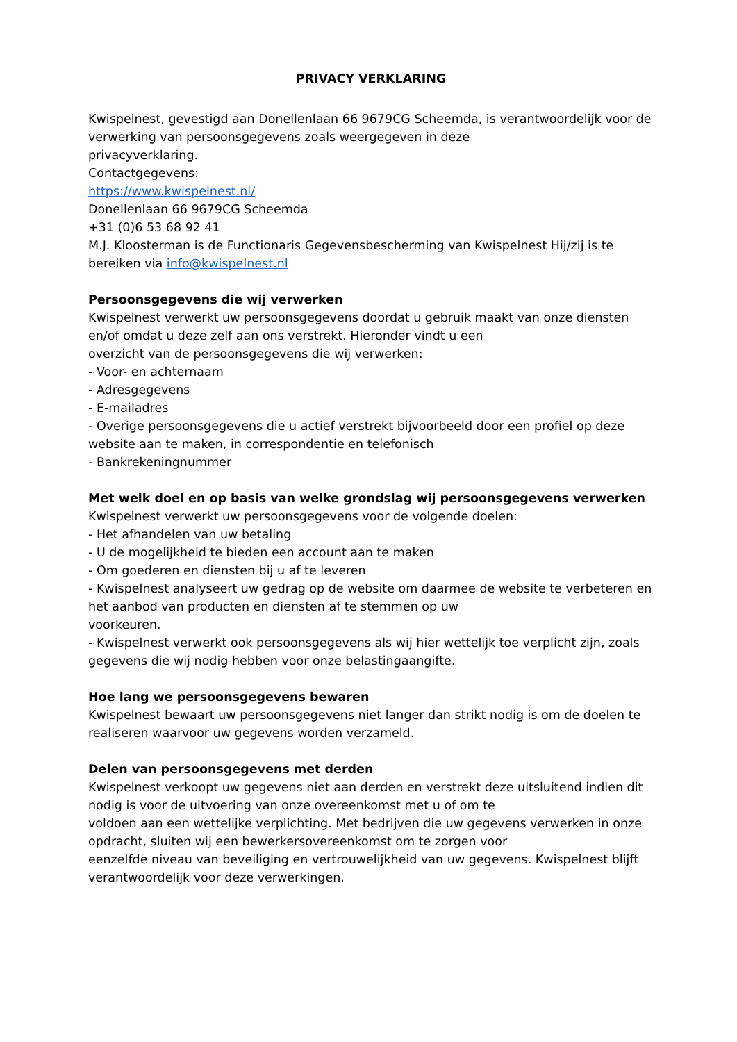PRIVACY VERKLARING
Kwispelnest, gevestigd aan Donellenlaan 66 9679CG Scheemda, is verantwoordelijk voor de verwerking van persoonsgegevens zoals weergegeven in deze
privacyverklaring.
Contactgegevens:
https://www.kwispelnest.nl/
Donellenlaan 66 9679CG Scheemda
+31 (0)6 53 68 92 41
M.J. Kloosterman is de Functionaris Gegevensbescherming van Kwispelnest Hij/zij is te bereiken via info@kwispelnest.nl
Persoonsgegevens die wij verwerken
Kwispelnest verwerkt uw persoonsgegevens doordat u gebruik maakt van onze diensten en/of omdat u deze zelf aan ons verstrekt. Hieronder vindt u een
overzicht van de persoonsgegevens die wij verwerken:
- Voor- en achternaam
- Adresgegevens
- E-mailadres
- Overige persoonsgegevens die u actief verstrekt bijvoorbeeld door een profiel op deze website aan te maken, in correspondentie en telefonisch
- Bankrekeningnummer
Met welk doel en op basis van welke grondslag wij persoonsgegevens verwerken
Kwispelnest verwerkt uw persoonsgegevens voor de volgende doelen:
- Het afhandelen van uw betaling
- U de mogelijkheid te bieden een account aan te maken
- Om goederen en diensten bij u af te leveren
- Kwispelnest analyseert uw gedrag op de website om daarmee de website te verbeteren en het aanbod van producten en diensten af te stemmen op uw
voorkeuren.
- Kwispelnest verwerkt ook persoonsgegevens als wij hier wettelijk toe verplicht zijn, zoals gegevens die wij nodig hebben voor onze belastingaangifte.
Hoe lang we persoonsgegevens bewaren
Kwispelnest bewaart uw persoonsgegevens niet langer dan strikt nodig is om de doelen te realiseren waarvoor uw gegevens worden verzameld.
Delen van persoonsgegevens met derden
Kwispelnest verkoopt uw gegevens niet aan derden en verstrekt deze uitsluitend indien dit nodig is voor de uitvoering van onze overeenkomst met u of om te
voldoen aan een wettelijke verplichting. Met bedrijven die uw gegevens verwerken in onze opdracht, sluiten wij een bewerkersovereenkomst om te zorgen voor
eenzelfde niveau van beveiliging en vertrouwelijkheid van uw gegevens. Kwispelnest blijft verantwoordelijk voor deze verwerkingen.